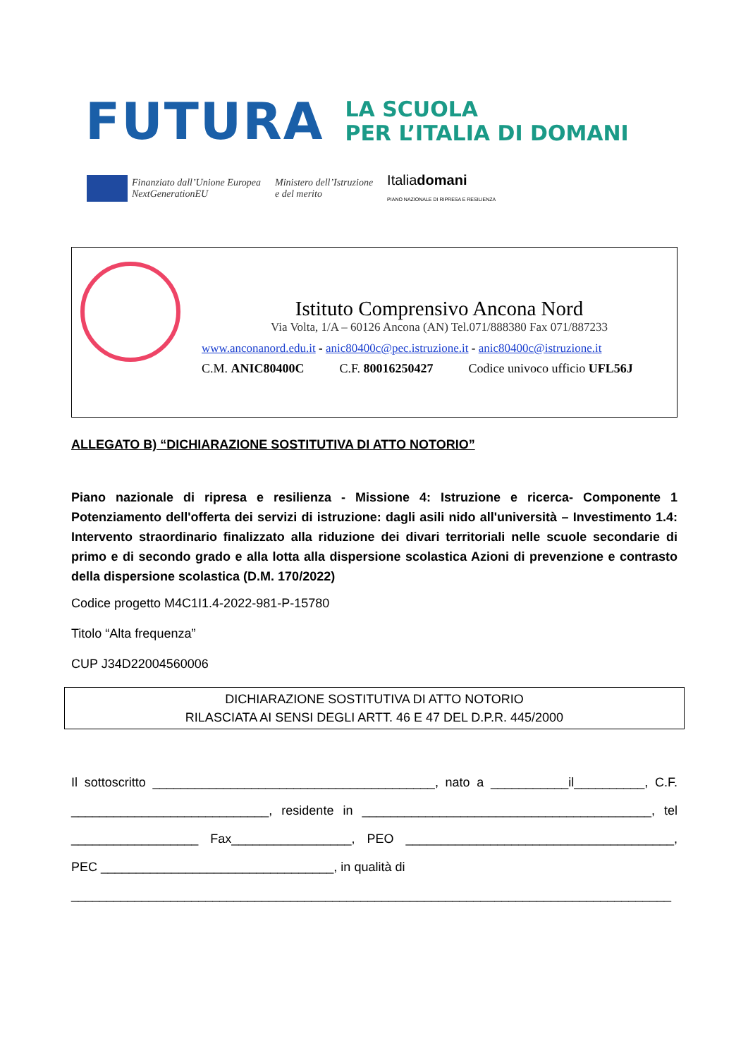FUTURA LA SCUOLA
PER L’ITALIA DI DOMANI
Finanziato dall’Unione Europea
NextGenerationEU Ministero dell’Istruzione
e del merito Italiadomani
PIANO NAZIONALE DI RIPRESA E RESILIENZA
Istituto Comprensivo Ancona Nord
Via Volta, 1/A – 60126 Ancona (AN) Tel.071/888380 Fax 071/887233
www.anconanord.edu.it - anic80400c@pec.istruzione.it - anic80400c@istruzione.it
C.M. ANIC80400C C.F. 80016250427 Codice univoco ufficio UFL56J
ALLEGATO B) “DICHIARAZIONE SOSTITUTIVA DI ATTO NOTORIO”
Piano nazionale di ripresa e resilienza - Missione 4: Istruzione e ricerca- Componente 1 Potenziamento dell'offerta dei servizi di istruzione: dagli asili nido all'università – Investimento 1.4: Intervento straordinario finalizzato alla riduzione dei divari territoriali nelle scuole secondarie di primo e di secondo grado e alla lotta alla dispersione scolastica Azioni di prevenzione e contrasto della dispersione scolastica (D.M. 170/2022)
Codice progetto M4C1I1.4-2022-981-P-15780
Titolo “Alta frequenza”
CUP J34D22004560006
DICHIARAZIONE SOSTITUTIVA DI ATTO NOTORIO
RILASCIATA AI SENSI DEGLI ARTT. 46 E 47 DEL D.P.R. 445/2000
Il sottoscritto ________________________________________, nato a ___________il__________, C.F. ____________________________, residente in _________________________________________, tel __________________ Fax_________________, PEO ______________________________________, PEC _________________________________, in qualità di
_____________________________________________________________________________________